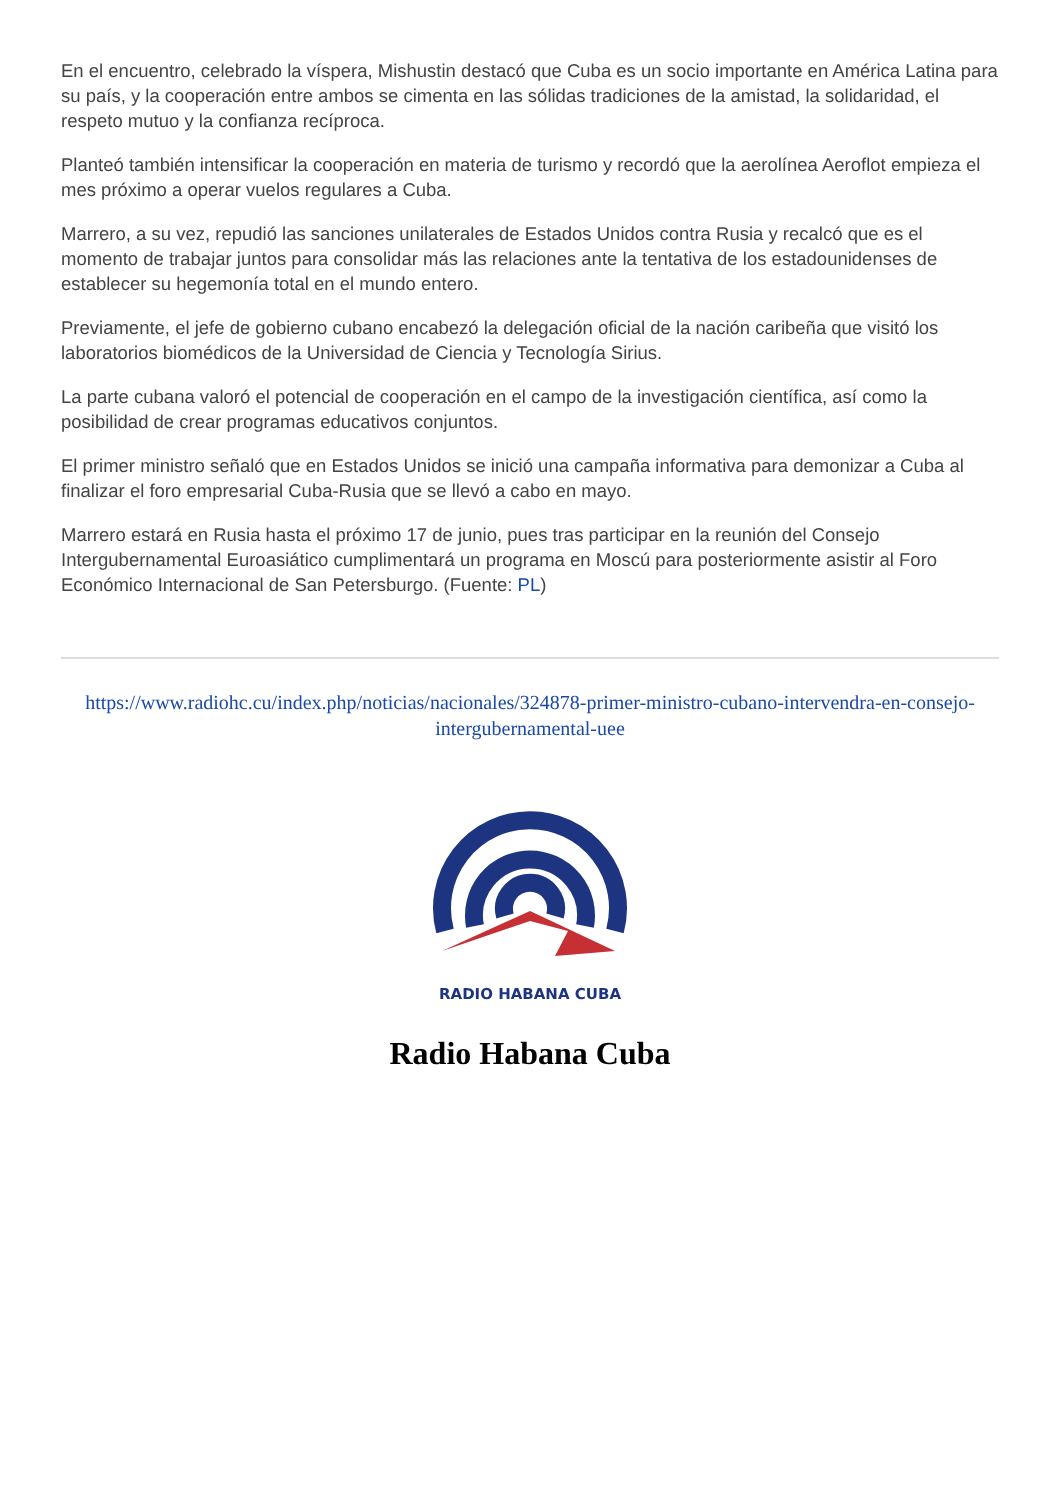En el encuentro, celebrado la víspera, Mishustin destacó que Cuba es un socio importante en América Latina para su país, y la cooperación entre ambos se cimenta en las sólidas tradiciones de la amistad, la solidaridad, el respeto mutuo y la confianza recíproca.
Planteó también intensificar la cooperación en materia de turismo y recordó que la aerolínea Aeroflot empieza el mes próximo a operar vuelos regulares a Cuba.
Marrero, a su vez, repudió las sanciones unilaterales de Estados Unidos contra Rusia y recalcó que es el momento de trabajar juntos para consolidar más las relaciones ante la tentativa de los estadounidenses de establecer su hegemonía total en el mundo entero.
Previamente, el jefe de gobierno cubano encabezó la delegación oficial de la nación caribeña que visitó los laboratorios biomédicos de la Universidad de Ciencia y Tecnología Sirius.
La parte cubana valoró el potencial de cooperación en el campo de la investigación científica, así como la posibilidad de crear programas educativos conjuntos.
El primer ministro señaló que en Estados Unidos se inició una campaña informativa para demonizar a Cuba al finalizar el foro empresarial Cuba-Rusia que se llevó a cabo en mayo.
Marrero estará en Rusia hasta el próximo 17 de junio, pues tras participar en la reunión del Consejo Intergubernamental Euroasiático cumplimentará un programa en Moscú para posteriormente asistir al Foro Económico Internacional de San Petersburgo. (Fuente: PL)
https://www.radiohc.cu/index.php/noticias/nacionales/324878-primer-ministro-cubano-intervendra-en-consejo-intergubernamental-uee
RADIO HABANA CUBA
Radio Habana Cuba